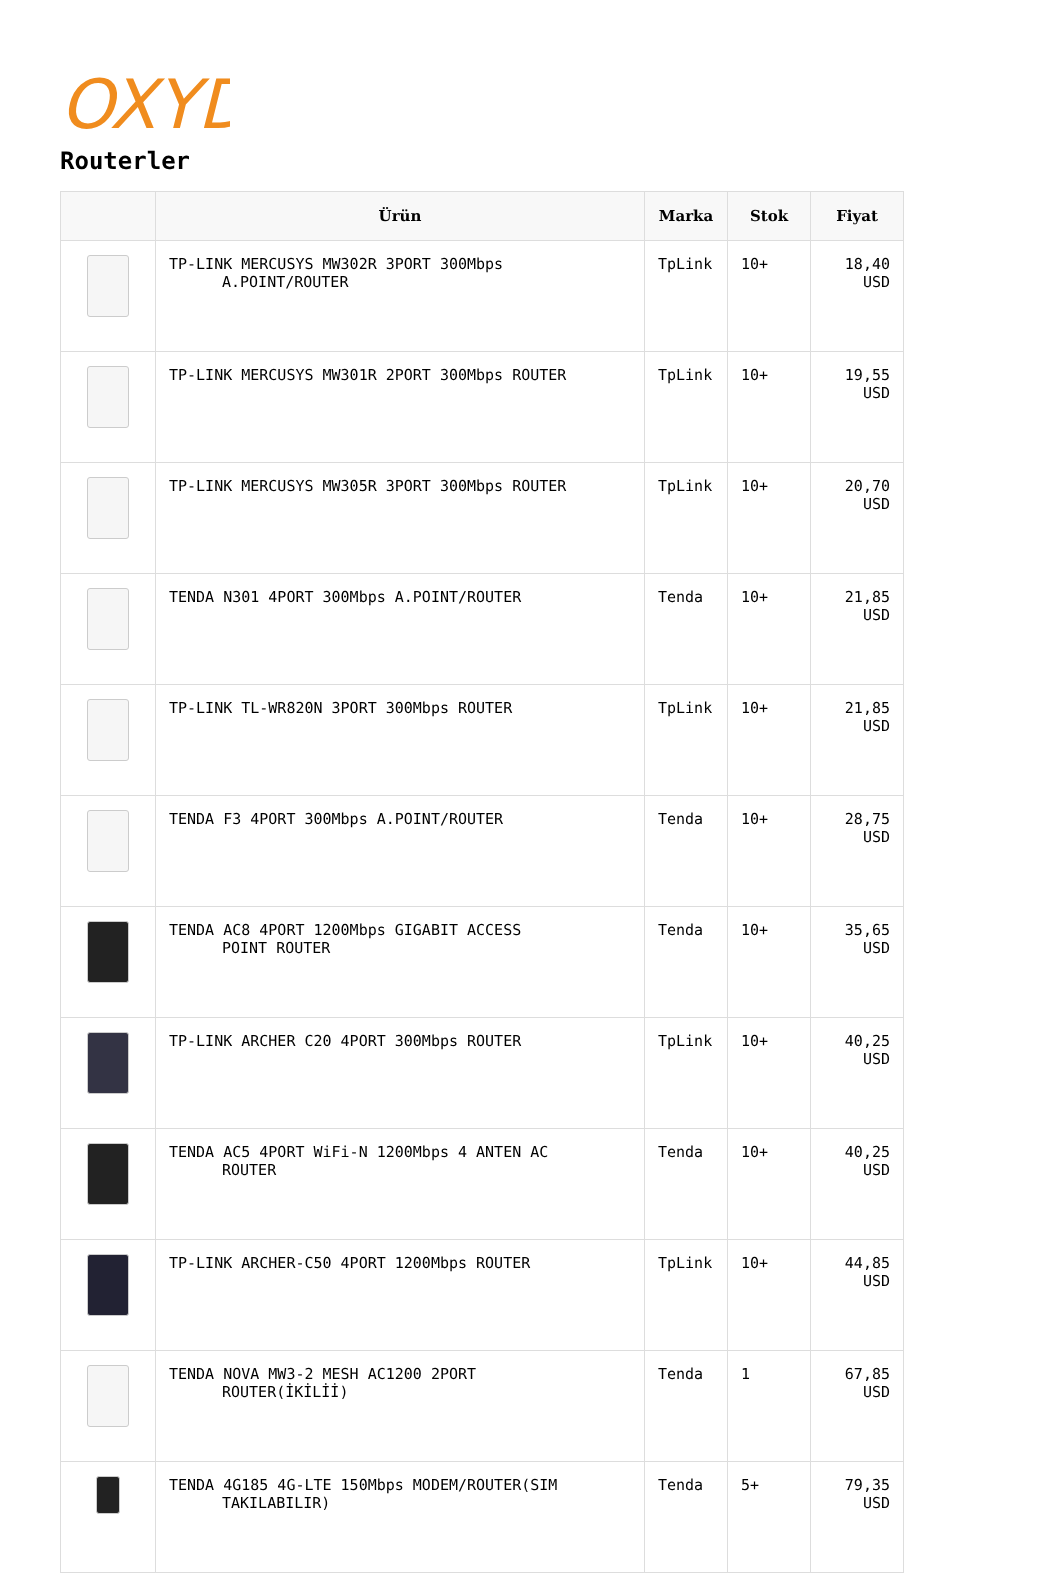OXYD
Routerler
| | Ürün | Marka | Stok | Fiyat |
| --- | --- | --- | --- | --- |
| | TP-LINK MERCUSYS MW302R 3PORT 300Mbps A.POINT/ROUTER | TpLink | 10+ | 18,40 USD |
| | TP-LINK MERCUSYS MW301R 2PORT 300Mbps ROUTER | TpLink | 10+ | 19,55 USD |
| | TP-LINK MERCUSYS MW305R 3PORT 300Mbps ROUTER | TpLink | 10+ | 20,70 USD |
| | TENDA N301 4PORT 300Mbps A.POINT/ROUTER | Tenda | 10+ | 21,85 USD |
| | TP-LINK TL-WR820N 3PORT 300Mbps ROUTER | TpLink | 10+ | 21,85 USD |
| | TENDA F3 4PORT 300Mbps A.POINT/ROUTER | Tenda | 10+ | 28,75 USD |
| | TENDA AC8 4PORT 1200Mbps GIGABIT ACCESS POINT ROUTER | Tenda | 10+ | 35,65 USD |
| | TP-LINK ARCHER C20 4PORT 300Mbps ROUTER | TpLink | 10+ | 40,25 USD |
| | TENDA AC5 4PORT WiFi-N 1200Mbps 4 ANTEN AC ROUTER | Tenda | 10+ | 40,25 USD |
| | TP-LINK ARCHER-C50 4PORT 1200Mbps ROUTER | TpLink | 10+ | 44,85 USD |
| | TENDA NOVA MW3-2 MESH AC1200 2PORT ROUTER(İKİLİİ) | Tenda | 1 | 67,85 USD |
| | TENDA 4G185 4G-LTE 150Mbps MODEM/ROUTER(SIM TAKILABILIR) | Tenda | 5+ | 79,35 USD |